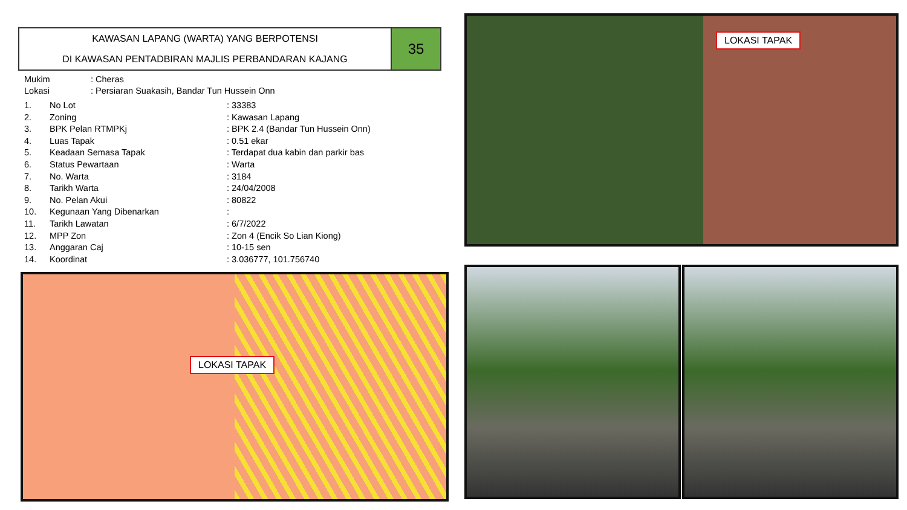KAWASAN LAPANG (WARTA) YANG BERPOTENSI
DI KAWASAN PENTADBIRAN MAJLIS PERBANDARAN KAJANG
35
| Mukim | : Cheras |
| Lokasi | : Persiaran Suakasih, Bandar Tun Hussein Onn |
| 1. | No Lot | : 33383 |
| 2. | Zoning | : Kawasan Lapang |
| 3. | BPK Pelan RTMPKj | : BPK 2.4 (Bandar Tun Hussein Onn) |
| 4. | Luas Tapak | : 0.51 ekar |
| 5. | Keadaan Semasa Tapak | : Terdapat dua kabin dan parkir bas |
| 6. | Status Pewartaan | : Warta |
| 7. | No. Warta | : 3184 |
| 8. | Tarikh Warta | : 24/04/2008 |
| 9. | No. Pelan Akui | : 80822 |
| 10. | Kegunaan Yang Dibenarkan | : |
| 11. | Tarikh Lawatan | : 6/7/2022 |
| 12. | MPP Zon | : Zon 4 (Encik So Lian Kiong) |
| 13. | Anggaran Caj | : 10-15 sen |
| 14. | Koordinat | : 3.036777, 101.756740 |
LOKASI TAPAK
LOKASI TAPAK